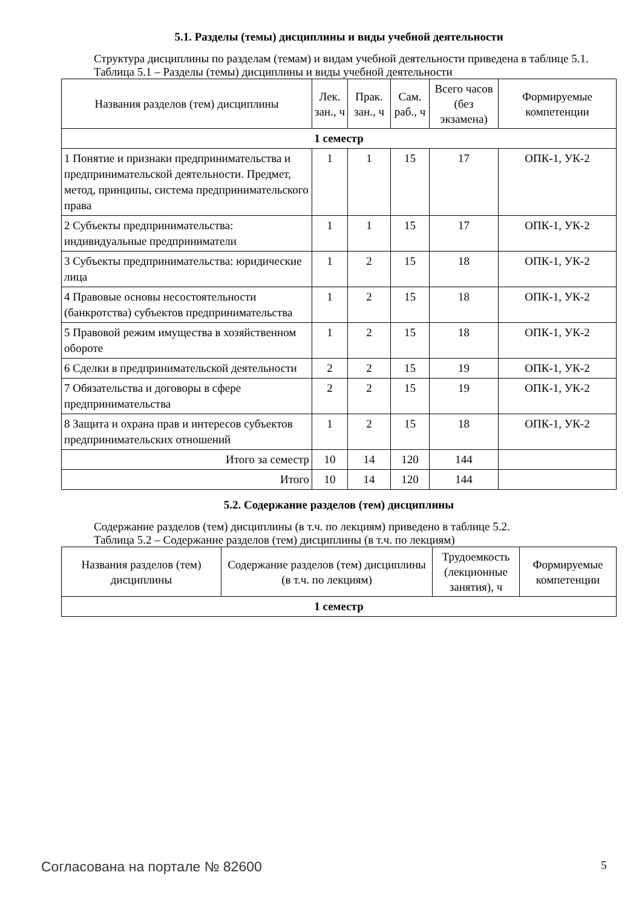5.1. Разделы (темы) дисциплины и виды учебной деятельности
Структура дисциплины по разделам (темам) и видам учебной деятельности приведена в таблице 5.1.
Таблица 5.1 – Разделы (темы) дисциплины и виды учебной деятельности
| Названия разделов (тем) дисциплины | Лек. зан., ч | Прак. зан., ч | Сам. раб., ч | Всего часов (без экзамена) | Формируемые компетенции |
| --- | --- | --- | --- | --- | --- |
| 1 семестр | | | | | |
| 1 Понятие и признаки предпринимательства и предпринимательской деятельности. Предмет, метод, принципы, система предпринимательского права | 1 | 1 | 15 | 17 | ОПК-1, УК-2 |
| 2 Субъекты предпринимательства: индивидуальные предприниматели | 1 | 1 | 15 | 17 | ОПК-1, УК-2 |
| 3 Субъекты предпринимательства: юридические лица | 1 | 2 | 15 | 18 | ОПК-1, УК-2 |
| 4 Правовые основы несостоятельности (банкротства) субъектов предпринимательства | 1 | 2 | 15 | 18 | ОПК-1, УК-2 |
| 5 Правовой режим имущества в хозяйственном обороте | 1 | 2 | 15 | 18 | ОПК-1, УК-2 |
| 6 Сделки в предпринимательской деятельности | 2 | 2 | 15 | 19 | ОПК-1, УК-2 |
| 7 Обязательства и договоры в сфере предпринимательства | 2 | 2 | 15 | 19 | ОПК-1, УК-2 |
| 8 Защита и охрана прав и интересов субъектов предпринимательских отношений | 1 | 2 | 15 | 18 | ОПК-1, УК-2 |
| Итого за семестр | 10 | 14 | 120 | 144 | |
| Итого | 10 | 14 | 120 | 144 | |
5.2. Содержание разделов (тем) дисциплины
Содержание разделов (тем) дисциплины (в т.ч. по лекциям) приведено в таблице 5.2.
Таблица 5.2 – Содержание разделов (тем) дисциплины (в т.ч. по лекциям)
| Названия разделов (тем) дисциплины | Содержание разделов (тем) дисциплины (в т.ч. по лекциям) | Трудоемкость (лекционные занятия), ч | Формируемые компетенции |
| --- | --- | --- | --- |
| 1 семестр | | | |
Согласована на портале № 82600 5